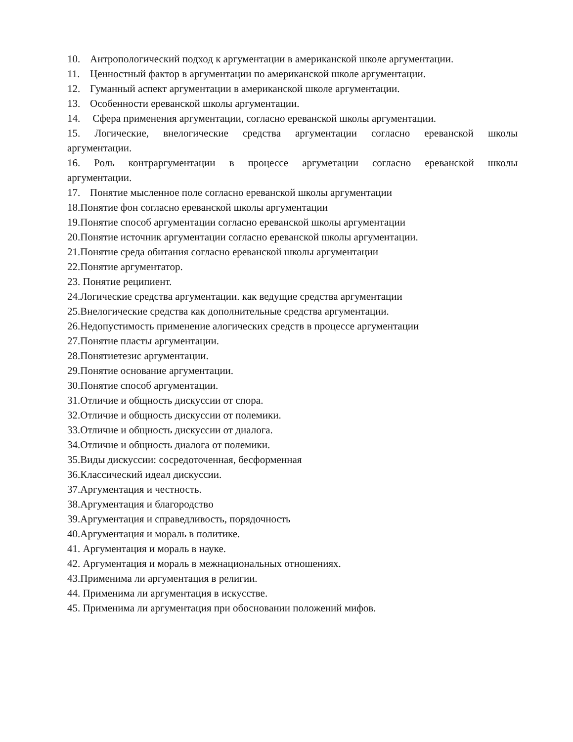10. Антропологический подход к аргументации в американской школе аргументации.
11. Ценностный фактор в аргументации по американской школе аргументации.
12. Гуманный аспект аргументации в американской школе аргументации.
13. Особенности ереванской школы аргументации.
14. Сфера применения аргументации, согласно ереванской школы аргументации.
15. Логические, внелогические средства аргументации согласно ереванской школы аргументации.
16. Роль контраргументации в процессе аргуметации согласно ереванской школы аргументации.
17. Понятие мысленное поле согласно ереванской школы аргументации
18.Понятие фон согласно ереванской школы аргументации
19.Понятие способ аргументации согласно ереванской школы аргументации
20.Понятие источник аргументации согласно ереванской школы аргументации.
21.Понятие среда обитания согласно ереванской школы аргументации
22.Понятие аргументатор.
23. Понятие реципиент.
24.Логические средства аргументации. как ведущие средства аргументации
25.Внелогические средства как дополнительные средства аргументации.
26.Недопустимость применение алогических средств в процессе аргументации
27.Понятие пласты аргументации.
28.Понятиетезис аргументации.
29.Понятие основание аргументации.
30.Понятие способ аргументации.
31.Отличие и общность дискуссии от спора.
32.Отличие и общность дискуссии от полемики.
33.Отличие и общность дискуссии от диалога.
34.Отличие и общность диалога от полемики.
35.Виды дискуссии: сосредоточенная, бесформенная
36.Классический идеал дискуссии.
37.Аргументация и честность.
38.Аргументация и благородство
39.Аргументация и справедливость, порядочность
40.Аргументация и мораль в политике.
41. Аргументация и мораль в науке.
42. Аргументация и мораль в межнациональных отношениях.
43.Применима ли аргументация в религии.
44. Применима ли аргументация в искусстве.
45. Применима ли аргументация при обосновании положений мифов.